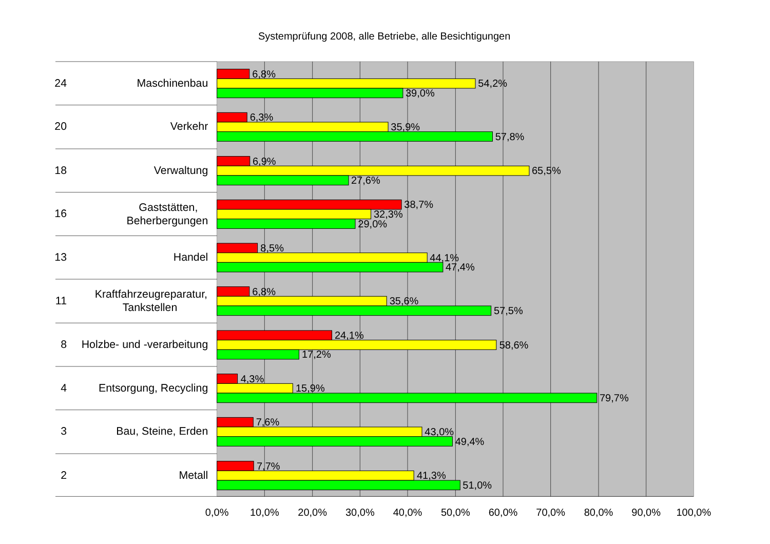Systemprüfung 2008, alle Betriebe, alle Besichtigungen
24
Maschinenbau
6,8%
54,2%
39,0%
20
Verkehr
6,3%
35,9%
57,8%
18
Verwaltung
6,9%
65,5%
27,6%
16
Gaststätten,
Beherbergungen
38,7%
32,3%
29,0%
13
Handel
8,5%
44,1%
47,4%
11
Kraftfahrzeugreparatur,
Tankstellen
6,8%
35,6%
57,5%
8
Holzbe- und -verarbeitung
24,1%
58,6%
17,2%
4
Entsorgung, Recycling
4,3%
15,9%
79,7%
3
Bau, Steine, Erden
7,6%
43,0%
49,4%
2
Metall
7,7%
41,3%
51,0%
0,0%
10,0%
20,0%
30,0%
40,0%
50,0%
60,0%
70,0%
80,0%
90,0%
100,0%